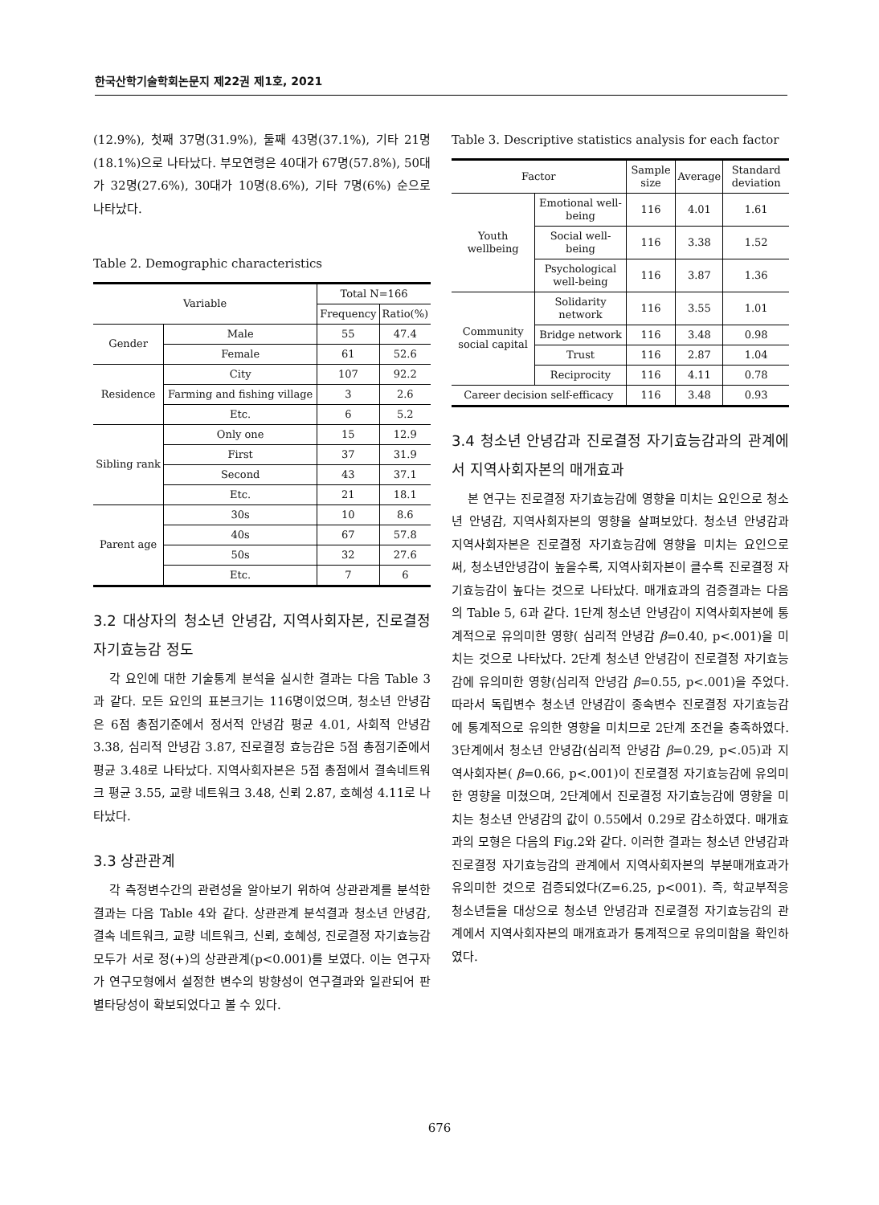한국산학기술학회논문지 제22권 제1호, 2021
(12.9%), 첫째 37명(31.9%), 둘째 43명(37.1%), 기타 21명(18.1%)으로 나타났다. 부모연령은 40대가 67명(57.8%), 50대가 32명(27.6%), 30대가 10명(8.6%), 기타 7명(6%) 순으로 나타났다.
Table 2. Demographic characteristics
| Variable | | Total N=166 | |
| --- | --- | --- | --- |
| | | Frequency | Ratio(%) |
| Gender | Male | 55 | 47.4 |
| | Female | 61 | 52.6 |
| Residence | City | 107 | 92.2 |
| | Farming and fishing village | 3 | 2.6 |
| | Etc. | 6 | 5.2 |
| Sibling rank | Only one | 15 | 12.9 |
| | First | 37 | 31.9 |
| | Second | 43 | 37.1 |
| | Etc. | 21 | 18.1 |
| Parent age | 30s | 10 | 8.6 |
| | 40s | 67 | 57.8 |
| | 50s | 32 | 27.6 |
| | Etc. | 7 | 6 |
3.2 대상자의 청소년 안녕감, 지역사회자본, 진로결정 자기효능감 정도
각 요인에 대한 기술통계 분석을 실시한 결과는 다음 Table 3과 같다. 모든 요인의 표본크기는 116명이었으며, 청소년 안녕감은 6점 총점기준에서 정서적 안녕감 평균 4.01, 사회적 안녕감 3.38, 심리적 안녕감 3.87, 진로결정 효능감은 5점 총점기준에서 평균 3.48로 나타났다. 지역사회자본은 5점 총점에서 결속네트워크 평균 3.55, 교량 네트워크 3.48, 신뢰 2.87, 호혜성 4.11로 나타났다.
3.3 상관관계
각 측정변수간의 관련성을 알아보기 위하여 상관관계를 분석한 결과는 다음 Table 4와 같다. 상관관계 분석결과 청소년 안녕감, 결속 네트워크, 교량 네트워크, 신뢰, 호혜성, 진로결정 자기효능감 모두가 서로 정(+)의 상관관계(p<0.001)를 보였다. 이는 연구자가 연구모형에서 설정한 변수의 방향성이 연구결과와 일관되어 판별타당성이 확보되었다고 볼 수 있다.
Table 3. Descriptive statistics analysis for each factor
| Factor | | Sample size | Average | Standard deviation |
| --- | --- | --- | --- | --- |
| Youth wellbeing | Emotional well-being | 116 | 4.01 | 1.61 |
| | Social well-being | 116 | 3.38 | 1.52 |
| | Psychological well-being | 116 | 3.87 | 1.36 |
| Community social capital | Solidarity network | 116 | 3.55 | 1.01 |
| | Bridge network | 116 | 3.48 | 0.98 |
| | Trust | 116 | 2.87 | 1.04 |
| | Reciprocity | 116 | 4.11 | 0.78 |
| Career decision self-efficacy | | 116 | 3.48 | 0.93 |
3.4 청소년 안녕감과 진로결정 자기효능감과의 관계에서 지역사회자본의 매개효과
본 연구는 진로결정 자기효능감에 영향을 미치는 요인으로 청소년 안녕감, 지역사회자본의 영향을 살펴보았다. 청소년 안녕감과 지역사회자본은 진로결정 자기효능감에 영향을 미치는 요인으로써, 청소년안녕감이 높을수록, 지역사회자본이 클수록 진로결정 자기효능감이 높다는 것으로 나타났다. 매개효과의 검증결과는 다음의 Table 5, 6과 같다. 1단계 청소년 안녕감이 지역사회자본에 통계적으로 유의미한 영향( 심리적 안녕감 β=0.40, p<.001)을 미치는 것으로 나타났다. 2단계 청소년 안녕감이 진로결정 자기효능감에 유의미한 영향(심리적 안녕감 β=0.55, p<.001)을 주었다. 따라서 독립변수 청소년 안녕감이 종속변수 진로결정 자기효능감에 통계적으로 유의한 영향을 미치므로 2단계 조건을 충족하였다. 3단계에서 청소년 안녕감(심리적 안녕감 β=0.29, p<.05)과 지역사회자본( β=0.66, p<.001)이 진로결정 자기효능감에 유의미한 영향을 미쳤으며, 2단계에서 진로결정 자기효능감에 영향을 미치는 청소년 안녕감의 값이 0.55에서 0.29로 감소하였다. 매개효과의 모형은 다음의 Fig.2와 같다. 이러한 결과는 청소년 안녕감과 진로결정 자기효능감의 관계에서 지역사회자본의 부분매개효과가 유의미한 것으로 검증되었다(Z=6.25, p<001). 즉, 학교부적응 청소년들을 대상으로 청소년 안녕감과 진로결정 자기효능감의 관계에서 지역사회자본의 매개효과가 통계적으로 유의미함을 확인하였다.
676